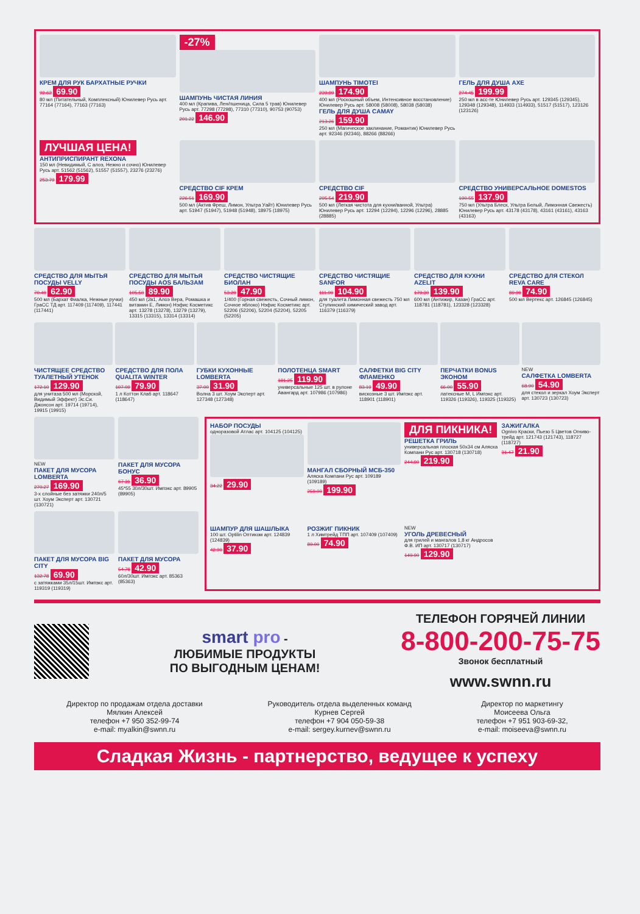КРЕМ ДЛЯ РУК БАРХАТНЫЕ РУЧКИ
92.62 69.90
80 мл (Питательный, Комплексный) Юнилевер Русь арт. 77164 (77164), 77163 (77163)
-27%
ШАМПУНЬ ЧИСТАЯ ЛИНИЯ
400 мл (Крапива, Лен/пшеница, Сила 5 трав) Юнилевер Русь арт. 77298 (77298), 77310 (77310), 90753 (90753)
201.22 146.90
ШАМПУНЬ TIMOTEI
239.99 174.90
400 мл (Роскошный объем, Интенсивное восстановление) Юнилевер Русь арт. 58008 (58008), 58038 (58038)
ГЕЛЬ ДЛЯ ДУША CAMAY
213.26 159.90
250 мл (Магическое заклинание, Романтик) Юнилевер Русь арт. 92346 (92346), 88266 (88266)
ГЕЛЬ ДЛЯ ДУША AXE
274.45 199.99
250 мл в асс-те Юнилевер Русь арт. 129345 (129345), 129348 (129348), 114933 (114933), 51517 (51517), 123126 (123126)
ЛУЧШАЯ ЦЕНА!
АНТИПРИСПИРАНТ REXONA
150 мл (Невидимый, С алоэ, Нежно и сочно) Юнилевер Русь арт. 51562 (51562), 51557 (51557), 23276 (23276)
253.79 179.99
СРЕДСТВО CIF КРЕМ
226.51 169.90
500 мл (Актив Фреш, Лимон, Ультра Уайт) Юнилевер Русь арт. 51947 (51947), 51948 (51948), 18975 (18975)
СРЕДСТВО CIF
295.54 219.90
500 мл (Легкая чистота для кухни/ванной, Ультра) Юнилевер Русь арт. 12294 (12294), 12296 (12296), 28885 (28885)
СРЕДСТВО УНИВЕРСАЛЬНОЕ DOMESTOS
190.55 137.90
750 мл (Ультра Блеск, Ультра Белый, Лимонная Свежесть) Юнилевер Русь арт. 43178 (43178), 43161 (43161), 43163 (43163)
СРЕДСТВО ДЛЯ МЫТЬЯ ПОСУДЫ VELLY
70.40 62.90
500 мл (Бархат Фиалка, Нежные ручки) ГраСС ТД арт. 117409 (117409), 117441 (117441)
СРЕДСТВО ДЛЯ МЫТЬЯ ПОСУДЫ AOS БАЛЬЗАМ
105.50 89.90
450 мл (2в1, Алоэ Вера, Ромашка и витамин Е, Лимон) Нэфис Косметикс арт. 13278 (13278), 13279 (13279), 13315 (13315), 13314 (13314)
СРЕДСТВО ЧИСТЯЩИЕ БИОЛАН
53.20 47.90
1/400 (Горная свежесть, Сочный лимон, Сочное яблоко) Нэфис Косметикс арт. 52206 (52206), 52204 (52204), 52205 (52205)
СРЕДСТВО ЧИСТЯЩИЕ SANFOR
111.90 104.90
для туалета Лимонная свежесть 750 мл Ступинский химический завод арт. 116379 (116379)
СРЕДСТВО ДЛЯ КУХНИ AZELIT
179.30 139.90
600 мл (Антижир, Казан) ГраСС арт. 118781 (118781), 123328 (123328)
СРЕДСТВО ДЛЯ СТЕКОЛ REVA CARE
89.90 74.90
500 мл Вертекс арт. 126845 (126845)
ЧИСТЯЩЕЕ СРЕДСТВО ТУАЛЕТНЫЙ УТЕНОК
172.10 129.90
для унитаза 500 мл (Морской, Видимый Эффект) Эс.Си. Джонсон арт. 19714 (19714), 19915 (19915)
СРЕДСТВО ДЛЯ ПОЛА QUALITA WINTER
107.09 79.90
1 л Коттон Клаб арт. 118647 (118647)
ГУБКИ КУХОННЫЕ LOMBERTA
37.00 31.90
Волна 3 шт. Хоум Эксперт арт. 127348 (127348)
ПОЛОТЕНЦА SMART
181.25 119.90
универсальные 125 шт. в рулоне Авангард арт. 107986 (107986)
САЛФЕТКИ BIG CITY ФЛАМЕНКО
83.19 49.90
вискозные 3 шт. Импэкс арт. 118901 (118901)
ПЕРЧАТКИ BONUS ЭКОНОМ
66.00 55.90
латексные M, L Импэкс арт. 119326 (119326), 119325 (119325)
NEW
САЛФЕТКА LOMBERTA
68.90 54.90
для стекол и зеркал Хоум Эксперт арт. 130723 (130723)
NEW
ПАКЕТ ДЛЯ МУСОРА LOMBERTA
270.27 169.90
3-х слойные без затяжки 240л/5 шт. Хоум Эксперт арт. 130721 (130721)
ПАКЕТ ДЛЯ МУСОРА БОНУС
67.31 36.90
45*55 30л/30шт. Импэкс арт. 89905 (89905)
ПАКЕТ ДЛЯ МУСОРА BIG CITY
132.78 69.90
с затяжками 35л/15шт. Импэкс арт. 119319 (119319)
ПАКЕТ ДЛЯ МУСОРА
54.78 42.90
60л/30шт. Импэкс арт. 85363 (85363)
НАБОР ПОСУДЫ
одноразовой Атлас арт. 104125 (104125)
34.22 29.90
МАНГАЛ СБОРНЫЙ МСБ-350
Аляска Компани Рус арт. 109189 (109189)
259.00 199.90
ДЛЯ ПИКНИКА!
РЕШЕТКА ГРИЛЬ
универсальная плоская 50х34 см Аляска Компани Рус арт. 130718 (130718)
244.90 219.90
ЗАЖИГАЛКА
Ognivo Краски, Пьезо 5 Цветов Огниво-трейд арт. 121743 (121743), 118727 (118727)
31.47 21.90
ШАМПУР ДЛЯ ШАШЛЫКА
100 шт. Optilin Оптиком арт. 124839 (124839)
42.90 37.90
РОЗЖИГ ПИКНИК
1 л Химтрейд ТПП арт. 107409 (107409)
89.00 74.90
NEW
УГОЛЬ ДРЕВЕСНЫЙ
для грилей и мангалов 1,8 кг Андросов Ф.В. ИП арт. 130717 (130717)
149.90 129.90
smart pro -
ЛЮБИМЫЕ ПРОДУКТЫ
ПО ВЫГОДНЫМ ЦЕНАМ!
ТЕЛЕФОН ГОРЯЧЕЙ ЛИНИИ
8-800-200-75-75
Звонок бесплатный
www.swnn.ru
Директор по продажам отдела доставки
Мялкин Алексей
телефон +7 950 352-99-74
e-mail: myalkin@swnn.ru
Руководитель отдела выделенных команд
Курнев Сергей
телефон +7 904 050-59-38
e-mail: sergey.kurnev@swnn.ru
Директор по маркетингу
Моисеева Ольга
телефон +7 951 903-69-32,
e-mail: moiseeva@swnn.ru
Сладкая Жизнь - партнерство, ведущее к успеху